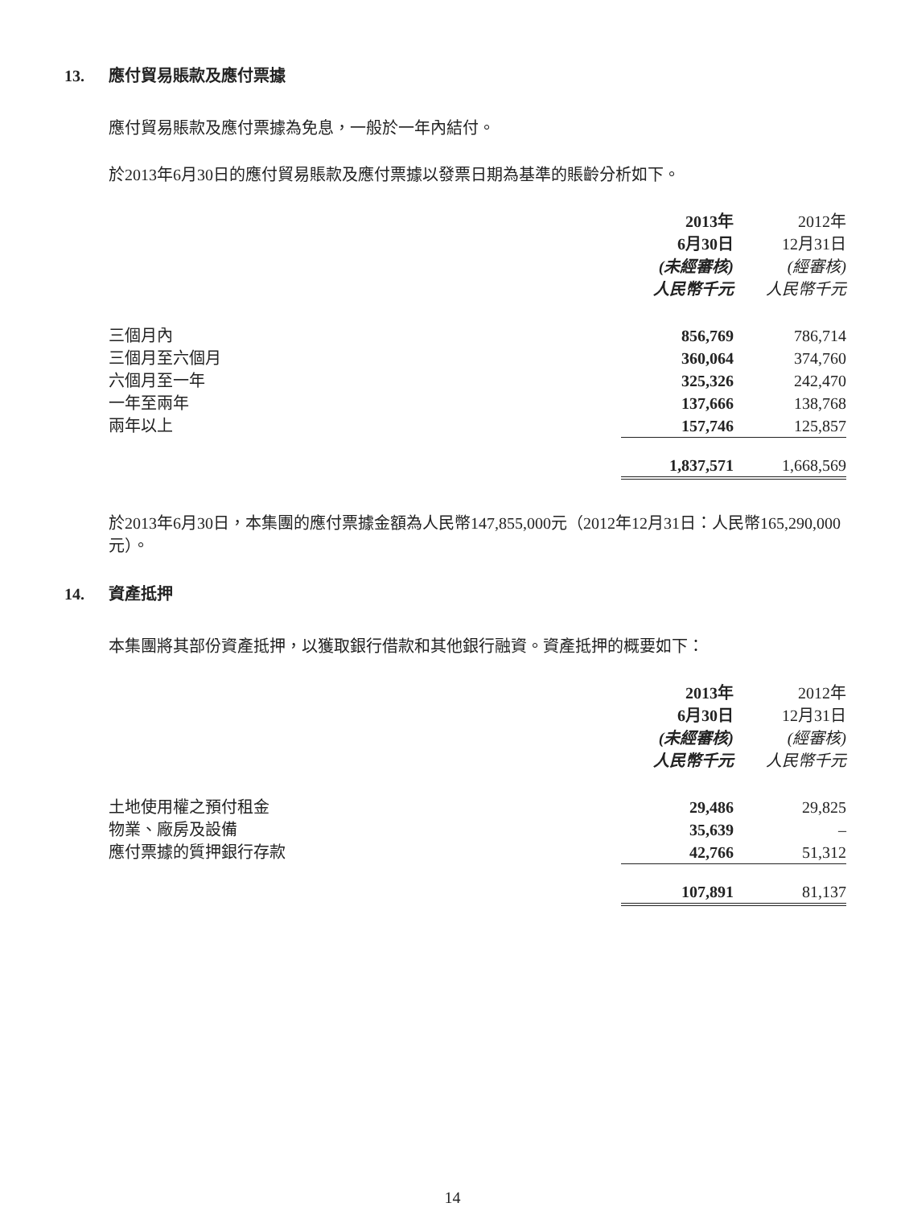13. 應付貿易賬款及應付票據
應付貿易賬款及應付票據為免息，一般於一年內結付。
於2013年6月30日的應付貿易賬款及應付票據以發票日期為基準的賬齡分析如下。
| | 2013年 | | 2012年 |
| --- | --- | --- | --- |
| | 6月30日 | | 12月31日 |
| | (未經審核) | | (經審核) |
| | 人民幣千元 | | 人民幣千元 |
| 三個月內 | 856,769 | | 786,714 |
| 三個月至六個月 | 360,064 | | 374,760 |
| 六個月至一年 | 325,326 | | 242,470 |
| 一年至兩年 | 137,666 | | 138,768 |
| 兩年以上 | 157,746 | | 125,857 |
| | 1,837,571 | | 1,668,569 |
於2013年6月30日，本集團的應付票據金額為人民幣147,855,000元（2012年12月31日：人民幣165,290,000元）。
14. 資產抵押
本集團將其部份資產抵押，以獲取銀行借款和其他銀行融資。資產抵押的概要如下：
| | 2013年 | | 2012年 |
| --- | --- | --- | --- |
| | 6月30日 | | 12月31日 |
| | (未經審核) | | (經審核) |
| | 人民幣千元 | | 人民幣千元 |
| 土地使用權之預付租金 | 29,486 | | 29,825 |
| 物業、廠房及設備 | 35,639 | | – |
| 應付票據的質押銀行存款 | 42,766 | | 51,312 |
| | 107,891 | | 81,137 |
14